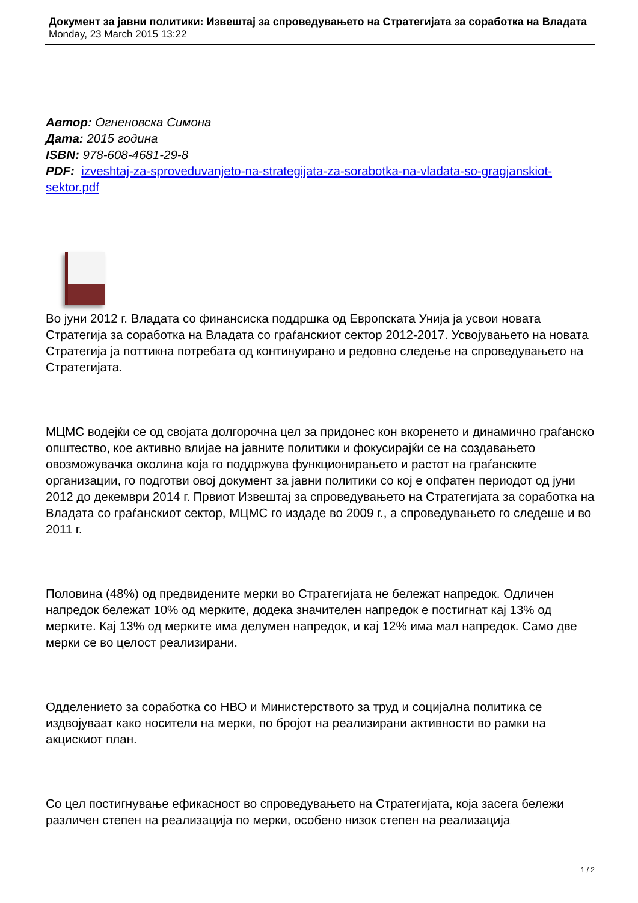Документ за јавни политики: Извештај за спроведувањето на Стратегијата за соработка на Владата
Monday, 23 March 2015 13:22
Автор: Огненовска Симона
Дата: 2015 година
ISBN: 978-608-4681-29-8
PDF: izveshtaj-za-sproveduvanjeto-na-strategijata-za-sorabotka-na-vladata-so-gragjanskiot-sektor.pdf
Во јуни 2012 г. Владата со финансиска поддршка од Европската Унија ја усвои новата Стратегија за соработка на Владата со граѓанскиот сектор 2012-2017. Усвојувањето на новата Стратегија ја поттикна потребата од континуирано и редовно следење на спроведувањето на Стратегијата.
МЦМС водејќи се од својата долгорочна цел за придонес кон вкоренето и динамично граѓанско општество, кое активно влијае на јавните политики и фокусирајќи се на создавањето овозможувачка околина која го поддржува функционирањето и растот на граѓанските организации, го подготви овој документ за јавни политики со кој е опфатен периодот од јуни 2012 до декември 2014 г. Првиот Извештај за спроведувањето на Стратегијата за соработка на Владата со граѓанскиот сектор, МЦМС го издаде во 2009 г., а спроведувањето го следеше и во 2011 г.
Половина (48%) од предвидените мерки во Стратегијата не бележат напредок. Одличен напредок бележат 10% од мерките, додека значителен напредок е постигнат кај 13% од мерките. Кај 13% од мерките има делумен напредок, и кај 12% има мал напредок. Само две мерки се во целост реализирани.
Одделението за соработка со НВО и Министерството за труд и социјална политика се издвојуваат како носители на мерки, по бројот на реализирани активности во рамки на акцискиот план.
Со цел постигнување ефикасност во спроведувањето на Стратегијата, која засега бележи различен степен на реализација по мерки, особено низок степен на реализација
1 / 2